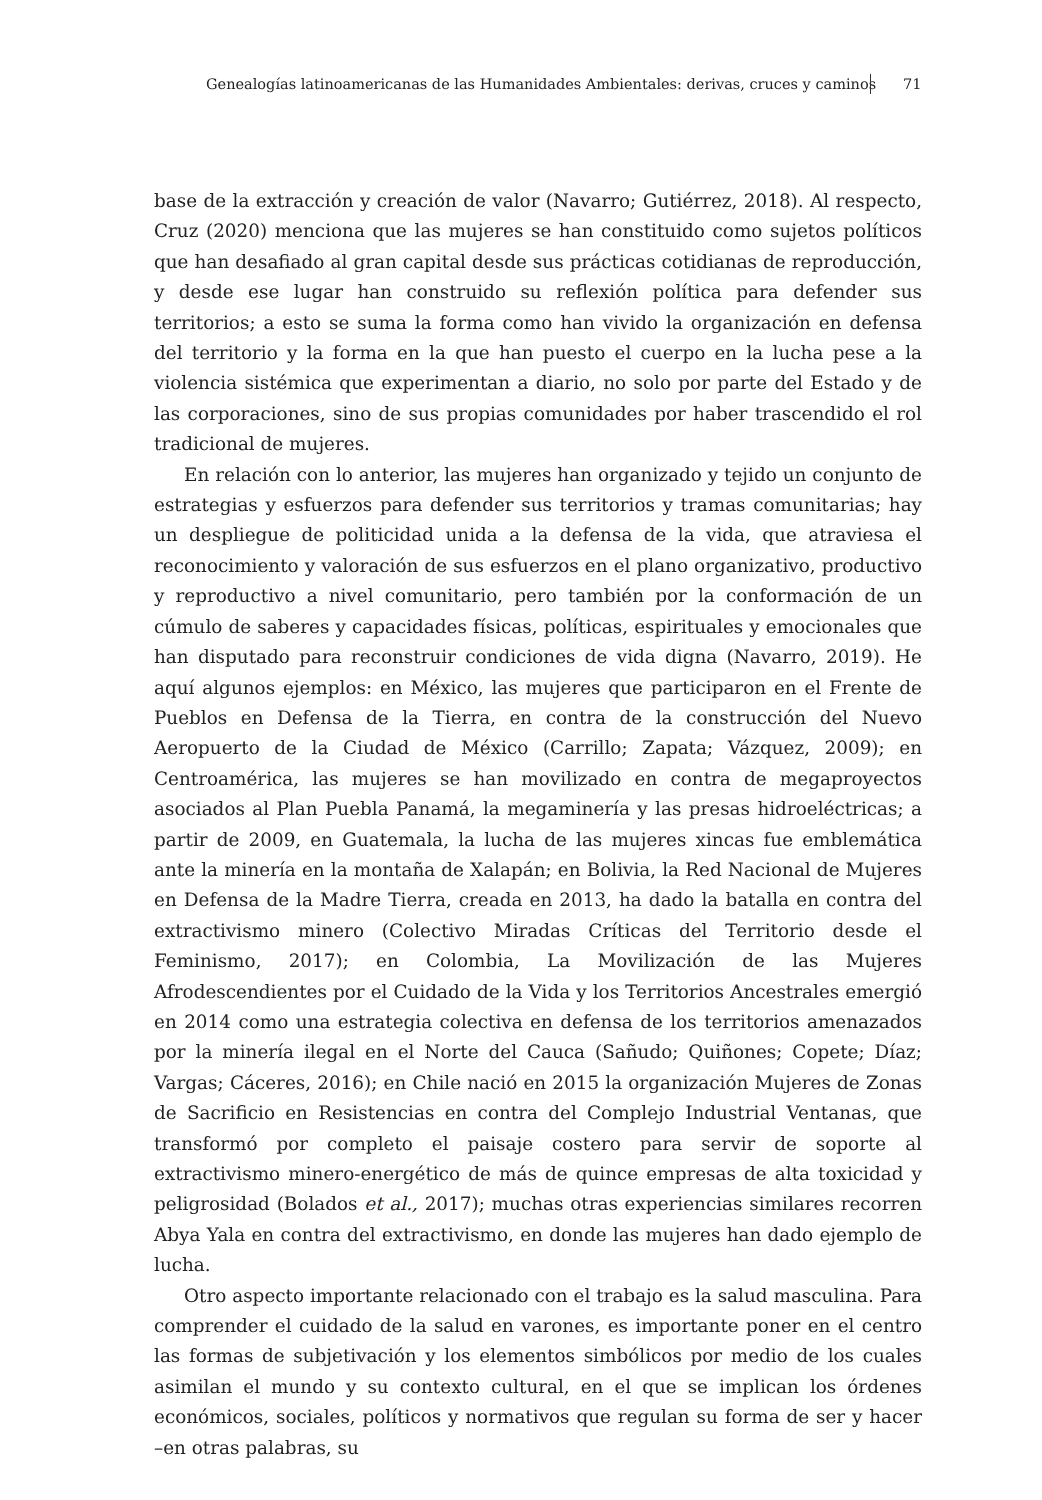Genealogías latinoamericanas de las Humanidades Ambientales: derivas, cruces y caminos 71
base de la extracción y creación de valor (Navarro; Gutiérrez, 2018). Al respecto, Cruz (2020) menciona que las mujeres se han constituido como sujetos políticos que han desafiado al gran capital desde sus prácticas cotidianas de reproducción, y desde ese lugar han construido su reflexión política para defender sus territorios; a esto se suma la forma como han vivido la organización en defensa del territorio y la forma en la que han puesto el cuerpo en la lucha pese a la violencia sistémica que experimentan a diario, no solo por parte del Estado y de las corporaciones, sino de sus propias comunidades por haber trascendido el rol tradicional de mujeres.
En relación con lo anterior, las mujeres han organizado y tejido un conjunto de estrategias y esfuerzos para defender sus territorios y tramas comunitarias; hay un despliegue de politicidad unida a la defensa de la vida, que atraviesa el reconocimiento y valoración de sus esfuerzos en el plano organizativo, productivo y reproductivo a nivel comunitario, pero también por la conformación de un cúmulo de saberes y capacidades físicas, políticas, espirituales y emocionales que han disputado para reconstruir condiciones de vida digna (Navarro, 2019). He aquí algunos ejemplos: en México, las mujeres que participaron en el Frente de Pueblos en Defensa de la Tierra, en contra de la construcción del Nuevo Aeropuerto de la Ciudad de México (Carrillo; Zapata; Vázquez, 2009); en Centroamérica, las mujeres se han movilizado en contra de megaproyectos asociados al Plan Puebla Panamá, la megaminería y las presas hidroeléctricas; a partir de 2009, en Guatemala, la lucha de las mujeres xincas fue emblemática ante la minería en la montaña de Xalapán; en Bolivia, la Red Nacional de Mujeres en Defensa de la Madre Tierra, creada en 2013, ha dado la batalla en contra del extractivismo minero (Colectivo Miradas Críticas del Territorio desde el Feminismo, 2017); en Colombia, La Movilización de las Mujeres Afrodescendientes por el Cuidado de la Vida y los Territorios Ancestrales emergió en 2014 como una estrategia colectiva en defensa de los territorios amenazados por la minería ilegal en el Norte del Cauca (Sañudo; Quiñones; Copete; Díaz; Vargas; Cáceres, 2016); en Chile nació en 2015 la organización Mujeres de Zonas de Sacrificio en Resistencias en contra del Complejo Industrial Ventanas, que transformó por completo el paisaje costero para servir de soporte al extractivismo minero-energético de más de quince empresas de alta toxicidad y peligrosidad (Bolados et al., 2017); muchas otras experiencias similares recorren Abya Yala en contra del extractivismo, en donde las mujeres han dado ejemplo de lucha.
Otro aspecto importante relacionado con el trabajo es la salud masculina. Para comprender el cuidado de la salud en varones, es importante poner en el centro las formas de subjetivación y los elementos simbólicos por medio de los cuales asimilan el mundo y su contexto cultural, en el que se implican los órdenes económicos, sociales, políticos y normativos que regulan su forma de ser y hacer –en otras palabras, su